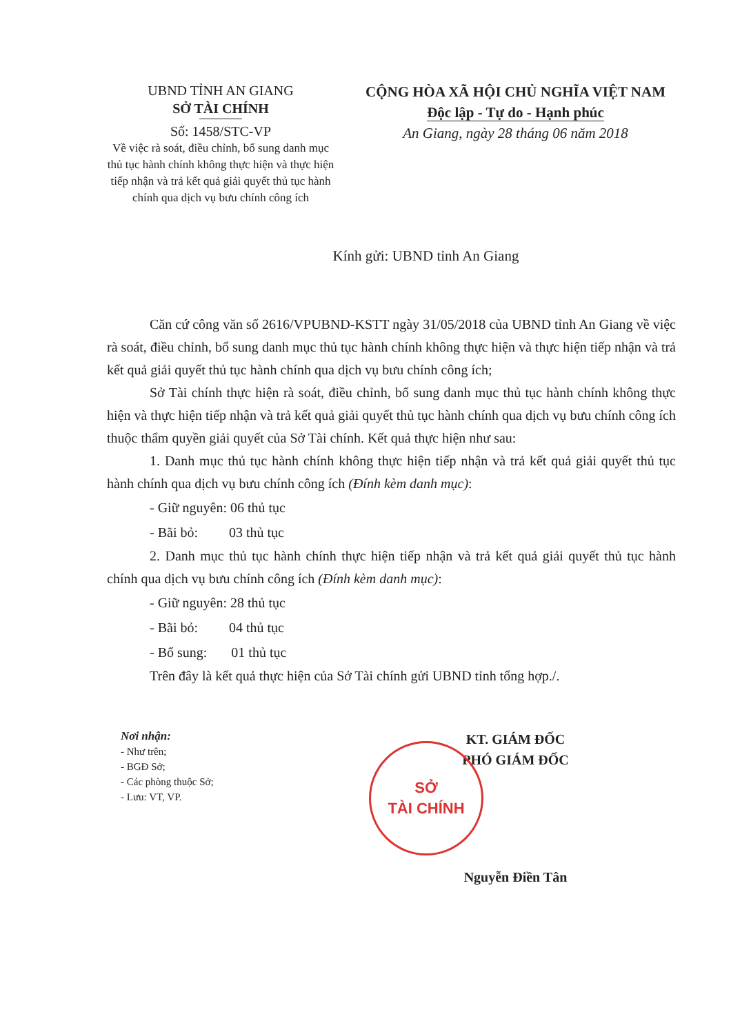UBND TỈNH AN GIANG
SỞ TÀI CHÍNH
Số: 1458/STC-VP
Về việc rà soát, điều chỉnh, bổ sung danh mục thủ tục hành chính không thực hiện và thực hiện tiếp nhận và trả kết quả giải quyết thủ tục hành chính qua dịch vụ bưu chính công ích
CỘNG HÒA XÃ HỘI CHỦ NGHĨA VIỆT NAM
Độc lập - Tự do - Hạnh phúc
An Giang, ngày 28 tháng 06 năm 2018
Kính gửi: UBND tỉnh An Giang
Căn cứ công văn số 2616/VPUBND-KSTT ngày 31/05/2018 của UBND tỉnh An Giang về việc rà soát, điều chỉnh, bổ sung danh mục thủ tục hành chính không thực hiện và thực hiện tiếp nhận và trả kết quả giải quyết thủ tục hành chính qua dịch vụ bưu chính công ích;
Sở Tài chính thực hiện rà soát, điều chỉnh, bổ sung danh mục thủ tục hành chính không thực hiện và thực hiện tiếp nhận và trả kết quả giải quyết thủ tục hành chính qua dịch vụ bưu chính công ích thuộc thẩm quyền giải quyết của Sở Tài chính. Kết quả thực hiện như sau:
1. Danh mục thủ tục hành chính không thực hiện tiếp nhận và trả kết quả giải quyết thủ tục hành chính qua dịch vụ bưu chính công ích (Đính kèm danh mục):
- Giữ nguyên: 06 thủ tục
- Bãi bỏ: 03 thủ tục
2. Danh mục thủ tục hành chính thực hiện tiếp nhận và trả kết quả giải quyết thủ tục hành chính qua dịch vụ bưu chính công ích (Đính kèm danh mục):
- Giữ nguyên: 28 thủ tục
- Bãi bỏ: 04 thủ tục
- Bổ sung: 01 thủ tục
Trên đây là kết quả thực hiện của Sở Tài chính gửi UBND tỉnh tổng hợp./.
Nơi nhận:
- Như trên;
- BGĐ Sở;
- Các phòng thuộc Sở;
- Lưu: VT, VP.
SỞ
TÀI CHÍNH
KT. GIÁM ĐỐC
PHÓ GIÁM ĐỐC
Nguyễn Điền Tân